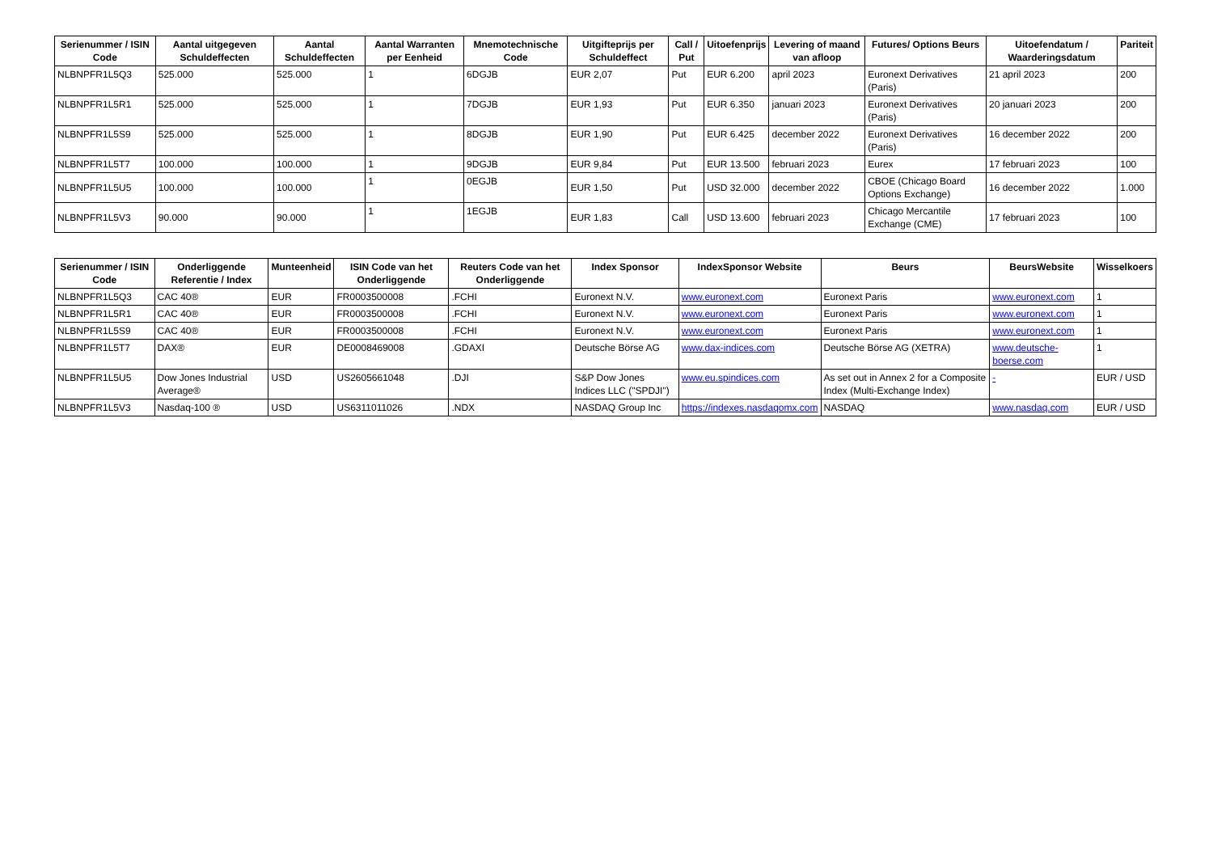| Serienummer / ISIN Code | Aantal uitgegeven Schuldeffecten | Aantal Schuldeffecten | Aantal Warranten per Eenheid | Mnemotechnische Code | Uitgifteprijs per Schuldeffect | Call / Put | Uitoefenprijs | Levering of maand van afloop | Futures/ Options Beurs | Uitoefendatum / Waarderingsdatum | Pariteit |
| --- | --- | --- | --- | --- | --- | --- | --- | --- | --- | --- | --- |
| NLBNPFR1L5Q3 | 525.000 | 525.000 | 1 | 6DGJB | EUR 2,07 | Put | EUR 6.200 | april 2023 | Euronext Derivatives (Paris) | 21 april 2023 | 200 |
| NLBNPFR1L5R1 | 525.000 | 525.000 | 1 | 7DGJB | EUR 1,93 | Put | EUR 6.350 | januari 2023 | Euronext Derivatives (Paris) | 20 januari 2023 | 200 |
| NLBNPFR1L5S9 | 525.000 | 525.000 | 1 | 8DGJB | EUR 1,90 | Put | EUR 6.425 | december 2022 | Euronext Derivatives (Paris) | 16 december 2022 | 200 |
| NLBNPFR1L5T7 | 100.000 | 100.000 | 1 | 9DGJB | EUR 9,84 | Put | EUR 13.500 | februari 2023 | Eurex | 17 februari 2023 | 100 |
| NLBNPFR1L5U5 | 100.000 | 100.000 | 1 | 0EGJB | EUR 1,50 | Put | USD 32.000 | december 2022 | CBOE (Chicago Board Options Exchange) | 16 december 2022 | 1.000 |
| NLBNPFR1L5V3 | 90.000 | 90.000 | 1 | 1EGJB | EUR 1,83 | Call | USD 13.600 | februari 2023 | Chicago Mercantile Exchange (CME) | 17 februari 2023 | 100 |
| Serienummer / ISIN Code | Onderliggende Referentie / Index | Munteenheid | ISIN Code van het Onderliggende | Reuters Code van het Onderliggende | Index Sponsor | IndexSponsor Website | Beurs | BeursWebsite | Wisselkoers |
| --- | --- | --- | --- | --- | --- | --- | --- | --- | --- |
| NLBNPFR1L5Q3 | CAC 40® | EUR | FR0003500008 | .FCHI | Euronext N.V. | www.euronext.com | Euronext Paris | www.euronext.com | 1 |
| NLBNPFR1L5R1 | CAC 40® | EUR | FR0003500008 | .FCHI | Euronext N.V. | www.euronext.com | Euronext Paris | www.euronext.com | 1 |
| NLBNPFR1L5S9 | CAC 40® | EUR | FR0003500008 | .FCHI | Euronext N.V. | www.euronext.com | Euronext Paris | www.euronext.com | 1 |
| NLBNPFR1L5T7 | DAX® | EUR | DE0008469008 | .GDAXI | Deutsche Börse AG | www.dax-indices.com | Deutsche Börse AG (XETRA) | www.deutsche-boerse.com | 1 |
| NLBNPFR1L5U5 | Dow Jones Industrial Average® | USD | US2605661048 | .DJI | S&P Dow Jones Indices LLC ("SPDJI") | www.eu.spindices.com | As set out in Annex 2 for a Composite Index (Multi-Exchange Index) | - | EUR / USD |
| NLBNPFR1L5V3 | Nasdaq-100 ® | USD | US6311011026 | .NDX | NASDAQ Group Inc | https://indexes.nasdaqomx.com | NASDAQ | www.nasdaq.com | EUR / USD |